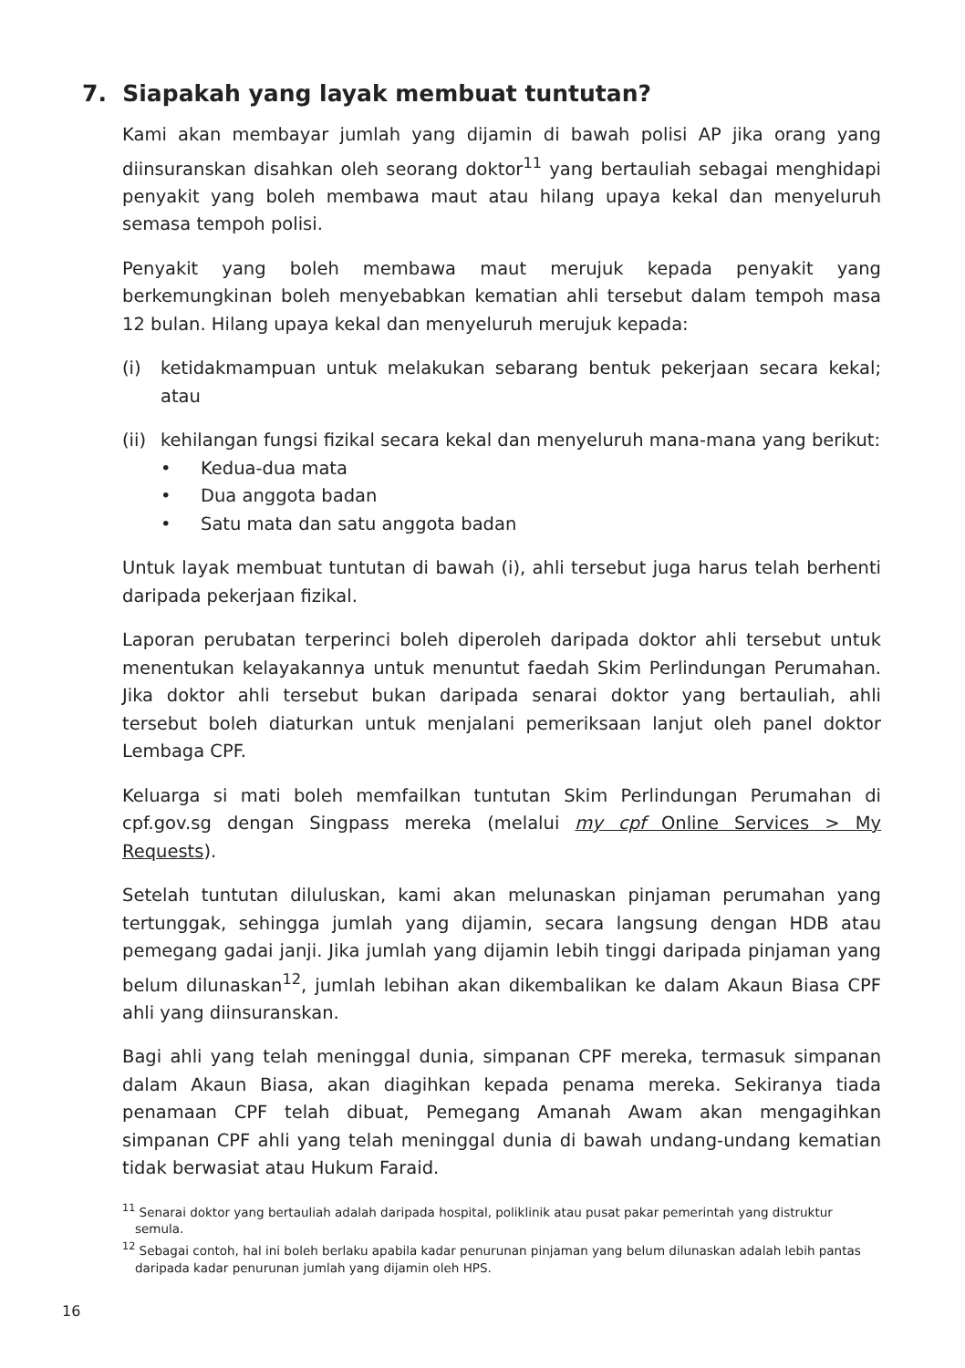7. Siapakah yang layak membuat tuntutan?
Kami akan membayar jumlah yang dijamin di bawah polisi AP jika orang yang diinsuranskan disahkan oleh seorang doktor<sup>11</sup> yang bertauliah sebagai menghidapi penyakit yang boleh membawa maut atau hilang upaya kekal dan menyeluruh semasa tempoh polisi.
Penyakit yang boleh membawa maut merujuk kepada penyakit yang berkemungkinan boleh menyebabkan kematian ahli tersebut dalam tempoh masa 12 bulan. Hilang upaya kekal dan menyeluruh merujuk kepada:
(i) ketidakmampuan untuk melakukan sebarang bentuk pekerjaan secara kekal; atau
(ii)
kehilangan fungsi fizikal secara kekal dan menyeluruh mana-mana yang berikut:
• Kedua-dua mata
• Dua anggota badan
• Satu mata dan satu anggota badan
Untuk layak membuat tuntutan di bawah (i), ahli tersebut juga harus telah berhenti daripada pekerjaan fizikal.
Laporan perubatan terperinci boleh diperoleh daripada doktor ahli tersebut untuk menentukan kelayakannya untuk menuntut faedah Skim Perlindungan Perumahan. Jika doktor ahli tersebut bukan daripada senarai doktor yang bertauliah, ahli tersebut boleh diaturkan untuk menjalani pemeriksaan lanjut oleh panel doktor Lembaga CPF.
Keluarga si mati boleh memfailkan tuntutan Skim Perlindungan Perumahan di cpf.gov.sg dengan Singpass mereka (melalui my cpf Online Services > My Requests).
Setelah tuntutan diluluskan, kami akan melunaskan pinjaman perumahan yang tertunggak, sehingga jumlah yang dijamin, secara langsung dengan HDB atau pemegang gadai janji. Jika jumlah yang dijamin lebih tinggi daripada pinjaman yang belum dilunaskan<sup>12</sup>, jumlah lebihan akan dikembalikan ke dalam Akaun Biasa CPF ahli yang diinsuranskan.
Bagi ahli yang telah meninggal dunia, simpanan CPF mereka, termasuk simpanan dalam Akaun Biasa, akan diagihkan kepada penama mereka. Sekiranya tiada penamaan CPF telah dibuat, Pemegang Amanah Awam akan mengagihkan simpanan CPF ahli yang telah meninggal dunia di bawah undang-undang kematian tidak berwasiat atau Hukum Faraid.
<sup>11</sup> Senarai doktor yang bertauliah adalah daripada hospital, poliklinik atau pusat pakar pemerintah yang distruktur semula.
<sup>12</sup> Sebagai contoh, hal ini boleh berlaku apabila kadar penurunan pinjaman yang belum dilunaskan adalah lebih pantas daripada kadar penurunan jumlah yang dijamin oleh HPS.
16